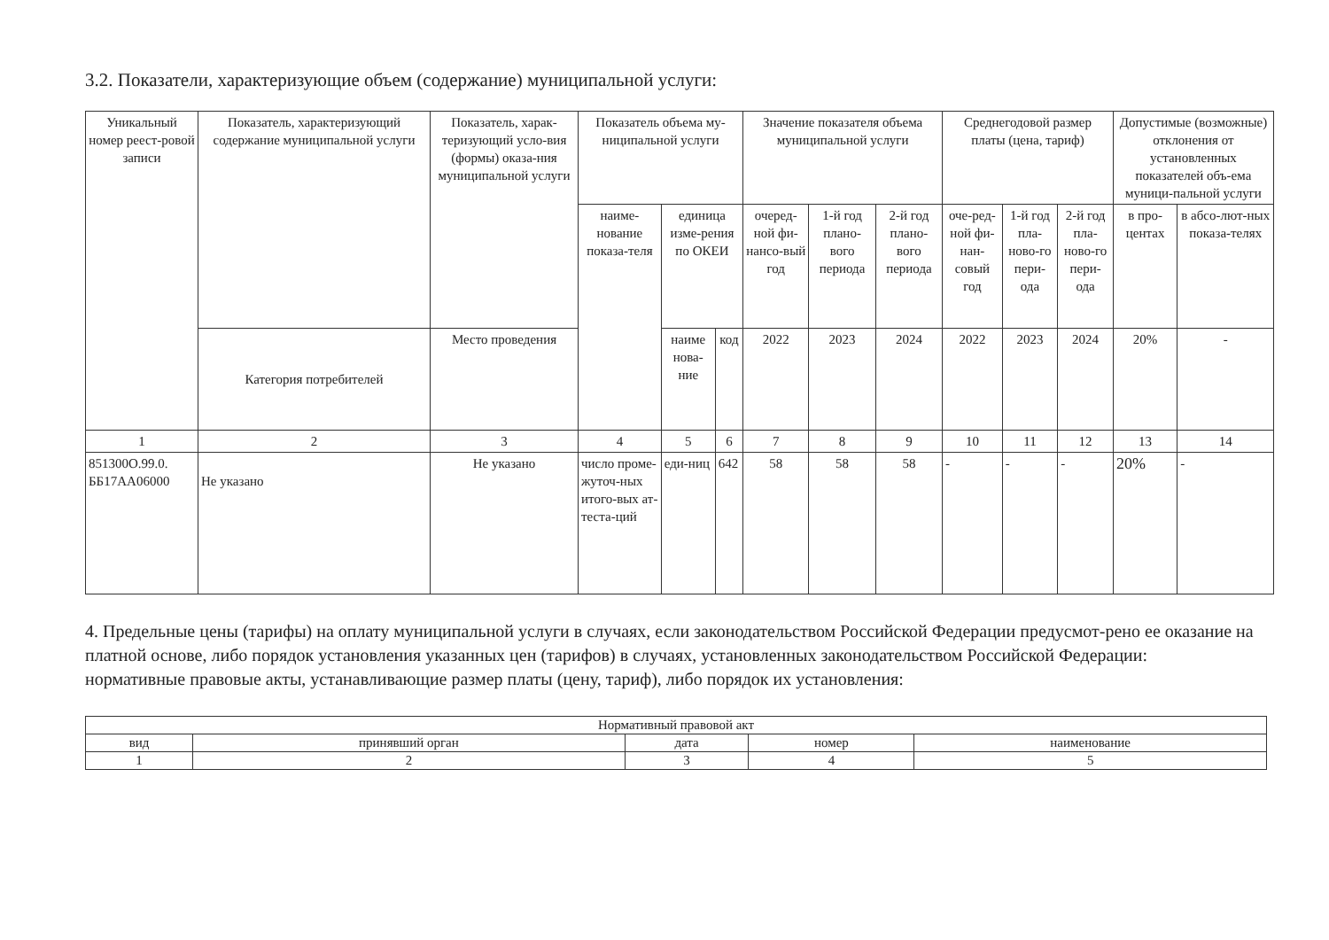3.2. Показатели, характеризующие объем (содержание) муниципальной услуги:
| Уникальный номер реест-ровой записи | Показатель, характеризующий содержание муниципальной услуги | Показатель, харак-теризующий усло-вия (формы) оказа-ния муниципальной услуги | Показатель объема му-ниципальной услуги | | | Значение показателя объема муниципальной услуги | | | Среднегодовой размер платы (цена, тариф) | | | Допустимые (возможные) отклонения от установленных показателей объ-ема муници-пальной услуги | |
| --- | --- | --- | --- | --- | --- | --- | --- | --- | --- | --- | --- | --- | --- |
| | | | наиме-нование показа-теля | единица изме-рения по ОКЕИ | | очеред-ной фи-нансо-вый год | 1-й год плано-вого периода | 2-й год плано-вого периода | оче-ред-ной фи-нан-совый год | 1-й год пла-ново-го пери-ода | 2-й год пла-ново-го пери-ода | в про-центах | в абсо-лют-ных показа-телях |
| | Категория потребителей | Место проведения | | наиме нова-ние | код | 2022 | 2023 | 2024 | 2022 | 2023 | 2024 | 20% | - |
| 1 | 2 | 3 | 4 | 5 | 6 | 7 | 8 | 9 | 10 | 11 | 12 | 13 | 14 |
| 851300О.99.0. ББ17АА06000 | Не указано | Не указано | число проме-жуточ-ных итого-вых ат-теста-ций | еди-ниц | 642 | 58 | 58 | 58 | - | - | - | 20% | - |
4. Предельные цены (тарифы) на оплату муниципальной услуги в случаях, если законодательством Российской Федерации предусмот-рено ее оказание на платной основе, либо порядок установления указанных цен (тарифов) в случаях, установленных законодательством Российской Федерации:
нормативные правовые акты, устанавливающие размер платы (цену, тариф), либо порядок их установления:
| Нормативный правовой акт | | | | |
| --- | --- | --- | --- | --- |
| вид | принявший орган | дата | номер | наименование |
| 1 | 2 | 3 | 4 | 5 |